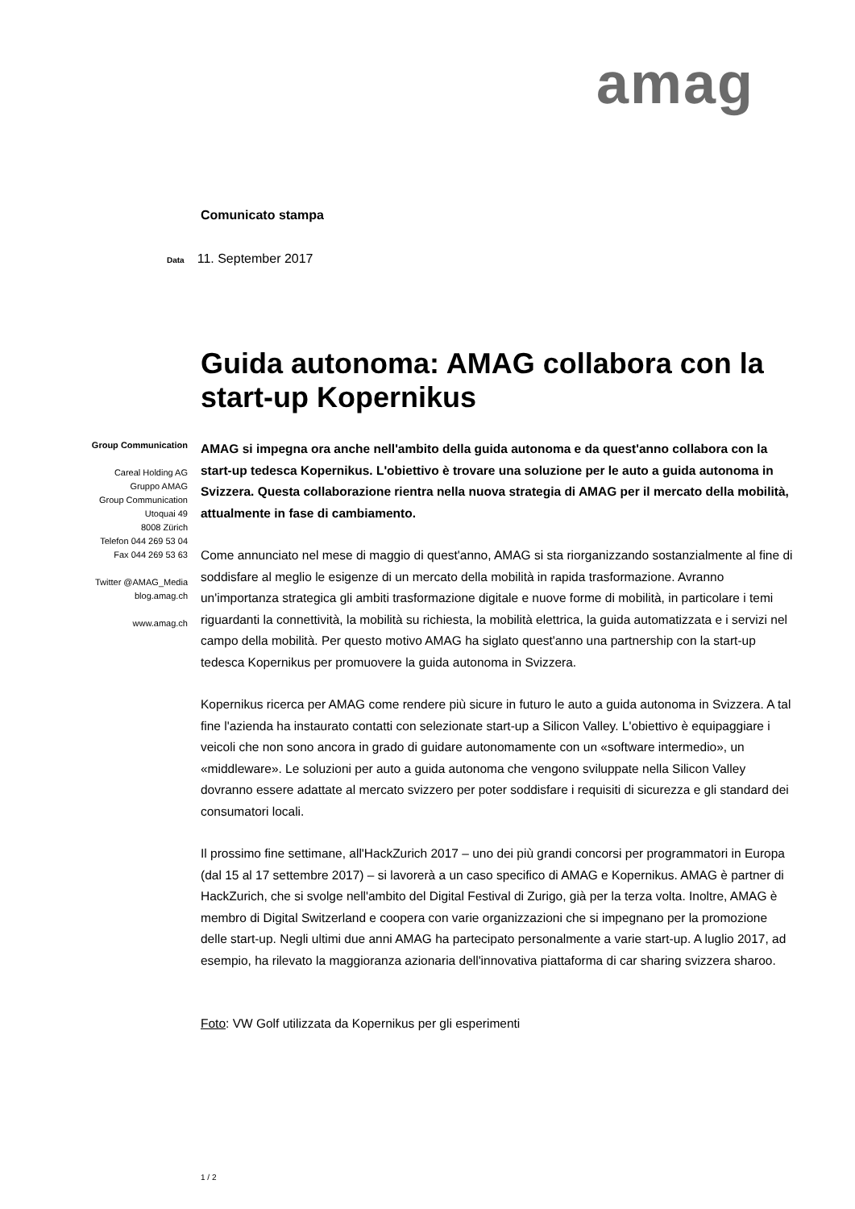amag
Comunicato stampa
Data 11. September 2017
Guida autonoma: AMAG collabora con la start-up Kopernikus
Group Communication
Careal Holding AG
Gruppo AMAG
Group Communication
Utoquai 49
8008 Zürich
Telefon 044 269 53 04
Fax 044 269 53 63
Twitter @AMAG_Media
blog.amag.ch
www.amag.ch
AMAG si impegna ora anche nell'ambito della guida autonoma e da quest'anno collabora con la start-up tedesca Kopernikus. L'obiettivo è trovare una soluzione per le auto a guida autonoma in Svizzera. Questa collaborazione rientra nella nuova strategia di AMAG per il mercato della mobilità, attualmente in fase di cambiamento.
Come annunciato nel mese di maggio di quest'anno, AMAG si sta riorganizzando sostanzialmente al fine di soddisfare al meglio le esigenze di un mercato della mobilità in rapida trasformazione. Avranno un'importanza strategica gli ambiti trasformazione digitale e nuove forme di mobilità, in particolare i temi riguardanti la connettività, la mobilità su richiesta, la mobilità elettrica, la guida automatizzata e i servizi nel campo della mobilità. Per questo motivo AMAG ha siglato quest'anno una partnership con la start-up tedesca Kopernikus per promuovere la guida autonoma in Svizzera.
Kopernikus ricerca per AMAG come rendere più sicure in futuro le auto a guida autonoma in Svizzera. A tal fine l'azienda ha instaurato contatti con selezionate start-up a Silicon Valley. L'obiettivo è equipaggiare i veicoli che non sono ancora in grado di guidare autonomamente con un «software intermedio», un «middleware». Le soluzioni per auto a guida autonoma che vengono sviluppate nella Silicon Valley dovranno essere adattate al mercato svizzero per poter soddisfare i requisiti di sicurezza e gli standard dei consumatori locali.
Il prossimo fine settimane, all'HackZurich 2017 – uno dei più grandi concorsi per programmatori in Europa (dal 15 al 17 settembre 2017) – si lavorerà a un caso specifico di AMAG e Kopernikus. AMAG è partner di HackZurich, che si svolge nell'ambito del Digital Festival di Zurigo, già per la terza volta. Inoltre, AMAG è membro di Digital Switzerland e coopera con varie organizzazioni che si impegnano per la promozione delle start-up. Negli ultimi due anni AMAG ha partecipato personalmente a varie start-up. A luglio 2017, ad esempio, ha rilevato la maggioranza azionaria dell'innovativa piattaforma di car sharing svizzera sharoo.
Foto: VW Golf utilizzata da Kopernikus per gli esperimenti
1 / 2